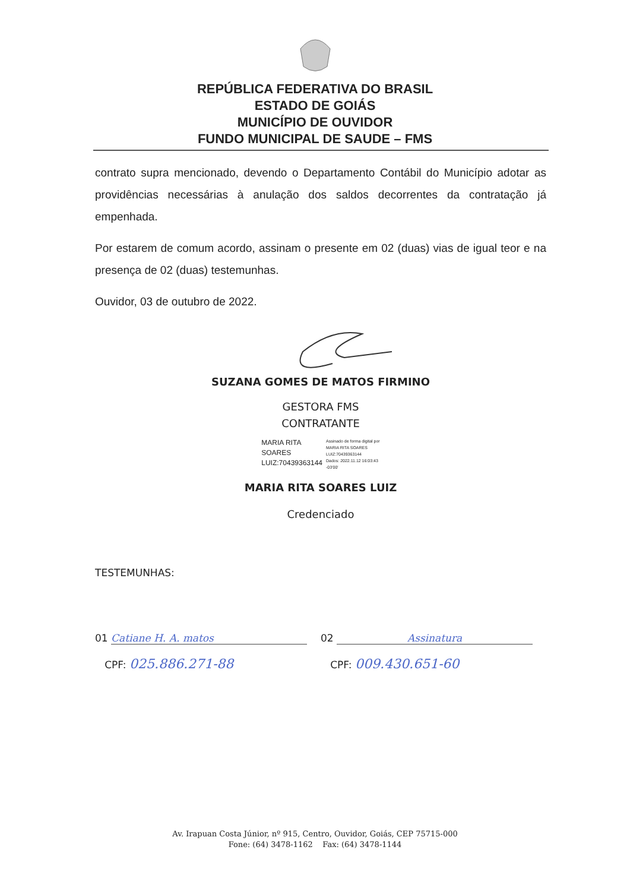REPÚBLICA FEDERATIVA DO BRASIL
ESTADO DE GOIÁS
MUNICÍPIO DE OUVIDOR
FUNDO MUNICIPAL DE SAUDE – FMS
contrato supra mencionado, devendo o Departamento Contábil do Município adotar as providências necessárias à anulação dos saldos decorrentes da contratação já empenhada.
Por estarem de comum acordo, assinam o presente em 02 (duas) vias de igual teor e na presença de 02 (duas) testemunhas.
Ouvidor, 03 de outubro de 2022.
SUZANA GOMES DE MATOS FIRMINO
GESTORA FMS
CONTRATANTE
MARIA RITA
SOARES
LUIZ:70439363144
Assinado de forma digital por
MARIA RITA SOARES
LUIZ:70439363144
Dados: 2022.11.12 16:03:43
-03'00'
MARIA RITA SOARES LUIZ
Credenciado
TESTEMUNHAS:
01 Catiane H. A. matos
CPF: 025.886.271-88
02 Assinatura
CPF: 009.430.651-60
Av. Irapuan Costa Júnior, nº 915, Centro, Ouvidor, Goiás, CEP 75715-000
Fone: (64) 3478-1162 Fax: (64) 3478-1144